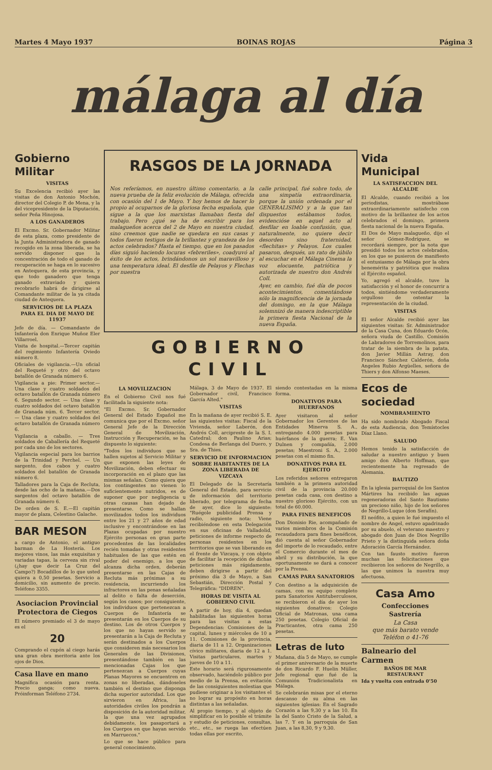Martes 4 Mayo 1937 BOINAS ROJAS Página 3
málaga al día
Gobierno Militar
VISITAS
Su Excelencia recibió ayer las visitas de don Antonio Mochón, director del Colegio P. de Mena, y la del vicepresidente de la Diputación, señor Peña Hinojosa.
A LOS GANADEROS
El Excmo. Sr. Gobernador Militar de esta plaza, como presidente de la Junta Administradora de ganado recogido en la zona liberada, se ha servido disponer que la concentración de todo el ganado de recuperación se haga en lo sucesivo en Antequera, de esta provincia, y que todo ganadero que tenga ganado extraviado y quiera recobrarlo habrá de dirigirse al Comandante militar de la ya citada ciudad de Antequera.
SERVICIOS DE LA PLAZA PARA EL DIA DE MAYO DE 11937
Jefe de día. — Comandante de Infantería don Enrique Muñoz Eler Villarroel.
Visita de hospital.—Tercer capitán del regimiento Infantería Oviedo número 8.
Oficiales de vigilancia.—Un oficial del Requeté y otro del octavo batallón de Granada número 6.
Vigilancia a pie: Primer sector.—Una clase y cuatro soldados del octavo batallón de Granada número 6. Segundo sector. — Una clase y cuatro soldados del octavo batallón de Granada núm. 6. Tercer sector. — Una clase y cuatro soldados del octavo batallón de Granada número 6.
Vigilancia a caballo. — Tres soldados de Caballería del Requeté por cada uno de los sectores.
Vigilancia especial para los barrios de la Trinidad y Perchel. — Un sargento, dos cabos y cuatro soldados del batallón de Granada número 6.
Talladores para la Caja de Recluta, desde las ocho de la mañana.—Dos sargentos del octavo batallón de Granada número 6.
De orden de S. E.—El capitán mayor de plaza, Celestino Galache.
BAR MESON
a cargo de Antonio, el antiguo barman de La Hostería. Los mejores vinos, las más exquisitas y variadas tapas, la cerveza sin rival (¿hay que decir La Cruz del Campo?) Bocadillos de lo que usted quiera a 0,50 pesetas. Servicio a domicilio, sin aumento de precio. Teléfono 3355.
Asociacion Provincial Protectora de Ciegos
El número premiado el 3 de mayo es el
20
Comprando el cupón al ciego harás una gran obra meritoria ante los ojos de Dios.
Casa llave en mano
Magnífica ocasión para renta. Precio ganga; como nueva. Próinforman Teléfono 2734.
RASGOS DE LA JORNADA
Nos referíamos, en nuestro último comentario, a la nueva prueba de la feliz evolución de Málaga, ofrecida con ocasión del 1 de Mayo. Y hoy hemos de hacer lo propio al ocuparnos de la gloriosa fecha española, que sigue a la que los marxistas llamaban fiesta del trabajo. Pero ¿qué se ha de escribir para los malagueños acerca del 2 de Mayo en nuestra ciudad, sino creemos que nadie se quedara en sus casas y todos fueron testigos de la brillantez y grandeza de los actos celebrados? Hasta el tiempo, que en los pasados días siguió haciendo locuras «febreriles», coadyuvó al éxito de los actos, brindándonos un sol maravilloso y una temperatura ideal. El desfile de Pelayos y Flechas por nuestra
calle principal, fué sobre todo, de una simpatía extraordinaria, porque la unión ordenada por el GENERALISIMO y a la que tan dispuestos estábamos todos, evidencióse en aquel acto al desfilar en loable confusión, que, naturalmente, no quiere decir desorden sino fraternidad, «flechitas» y Pelayos. Los cuales pasaron, después, un rato de júbilo al escuchar en el Málaga Cinema la voz elocuente, patriótica y autorizada de nuestro don Andrés Coll.
Ayer, en cambio, fué día de pocos acontecimientos, comentándose sólo la magnificencia de la jornada del domingo, en la que Málaga solemnizó de manera indescriptible la primera fiesta Nacional de la nueva España.
GOBIERNO CIVIL
LA MOVILIZACION
En el Gobierno Civil nos fué facilitada la siguiente nota:
"El Excmo. Sr. Gobernador General del Estado Español me comunica que por el Excmo. señor General Jefe de la Dirección General de Movilización, Instrucción y Recuperación, se ha dispuesto lo siguiente:
"Todos los individuos que se hallen sujetos al Servicio Militar y que exponen las leyes de Movilización, deben efectuar su incorporación en el plazo que las mismas señalan. Como quiera que los contingentes no vienen lo suficientemente nutridos, es de suponer que por negligencia u otras causas han dejado de presentarse. Como se hallan movilizados todos los individuos entre los 21 y 27 años de edad inclusive y encontrándose en las Plazas ocupadas por nuestro Ejército personas en gran parte procedentes de las localidades recién tomadas y otras residentes habituales de las que estén en poder del enemigo, a los que alcanza dicha orden, deberán presentarse en las Cajas de Recluta más próximas a su residencia, incurriendo los infractores en las penas señaladas al delito o falta de deserción, según los casos; por consiguiente, los individuos que pertenezcan a Cuerpos de Infantería se presentarán en los Cuerpos de su destino. Los de otros Cuerpos y los que no hayan servido se presentarán a la Caja de Recluta y serán destinados a los Cuerpos que consideren más necesarios los Generales de las Divisiones, presentándose también en las mencionadas Cajas los que pertenezcan a Cuerpos cuyas Planas Mayores se encuentren en zonas no liberadas, dándoseles también el destino que disponga dicha superior autoridad. Los que sirvieron en Africa, las autoridades civiles los pondrán a disposición de la autoridad militar, la que una vez agrupados debidamente, los pasaportará a los Cuerpos en que hayan servido en Marruecos."
Lo que se hace público para general conocimiento.
Málaga, 3 de Mayo de 1937. El Gobernador civil, Francisco García Alted."
VISITAS
En la mañana de ayer recibió S. E. las siguientes visitas: Fiscal de la Vivienda, señor Laberón, don Andrés Coll, arcipreste de la S. I. Catedral; don Paulino Arias; Condesa de Berlanga del Duero, y Sra. de Thies.
SERVICIO DE INFORMACION SOBRE HABITANTES DE LA ZONA LIBERADA DE VIZCAYA
El Delegado de la Secretaría General del Estado, para servicio de información del territorio liberado, por telegrama de fecha de ayer, dice lo siguiente: "Ruégole publicidad Prensa y radio, siguiente nota: Viene recibiéndose en esta Delegación en sus oficinas de Valladolid, peticiones de informe respecto de personas residentes en los territorios que se van liberando en el frente de Vizcaya, y con objeto de facilitar la recepción de dichas peticiones más rápidamente, deben dirigirse a partir del próximo día 3 de Mayo, a San Sebastián, Dirección Postal y Telegráfica: "DIDREN".
HORAS DE VISITA AL GOBIERNO CIVIL
A partir de hoy, día 4, quedan habilitadas las siguientes horas para las visitas a estas Dependencias: Comisiones de la capital, lunes y miércoles de 10 a 11. Comisiones de la provincia, diaria de 11 a 12. Organizaciones cívico militares, diaria de 12 a 1. Visitas particulares, martes y jueves de 10 a 11.
Este horario será rigurosamente observado, haciéndolo público por medio de la Prensa, en evitación de las consiguientes molestias que pudiese originar a los visitantes el no lograr su propósito en horas distintas a las señaladas.
Al propio tiempo, y al objeto de simplificar en lo posible el trámite y estudio de peticiones, consultas, etc., etc., se ruega las efectúen todas ellas por escrito,
siendo contestadas en la misma forma.
DONATIVOS PARA HUERFANOS
Ayer visitaron al señor Gobernador los Gerentes de las Entidades Minerva S. A., entregando 4.000 pesetas para huérfanos de la guerra; E. Van Dulnen y compañía, 2.000 pesetas; Maestroni S. A., 2.000 pesetas con el mismo fin.
DONATIVOS PARA EL EJERCITO
Los referidos señores entregaron también a la primera autoridad civil de la provincia 20.000 pesetas cada casa, con destino a nuestro glorioso Ejército, con un total de 60.000.
PARA FINES BENEFICOS
Don Dionisio Rie, acompañado de varios miembros de la Comisión recaudadora para fines benéficos, dió cuenta al señor Gobernador del importe de lo recaudado, entre el Comercio durante el mes de abril y su distribución, la que oportunamente se dará a conocer por la Prensa.
CAMAS PARA SANATORIOS
Con destino a la adquisición de camas, con su equipo completo para Sanatorios Antituberculosos, se recibieron el día de ayer los siguientes donativos: Colegio Oficial de Matronas, una cama 250 pesetas. Colegio Oficial de Practicantes, otra cama 250 pesetas.
Letras de luto
Mañana, día 5 de Mayo, se cumple el primer aniversario de la muerte de don Ricardo F. Huelin Müller, Jefe regional que fué de la Comunión Tradicionalista en Málaga.
Se celebrarán misas por el eterno descanso de su alma en las siguientes iglesias: En el Sagrado Corazón a las 9,30 y a las 10. En la del Santo Cristo de la Salud, a las 7. Y en la parroquia de San Juan, a las 8,30, 9 y 9,30.
Vida Municipal
LA SATISFACCION DEL ALCALDE
El Alcalde, cuando recibió a los periodistas, mostrábase extraordinariamente satisfecho con motivo de la brillantez de los actos celebrados el domingo, primera fiesta nacional de la nueva España.
El Dos de Mayo malagueño, dijo el señor Gómez-Rodríguez, se recordará siempre, por la nota que presidió todos los actos celebrados, en los que se pusieron de manifiesto el entusiasmo de Málaga por la obra benemérita y patriótica que realiza el Ejército español.
Yo, agregó el alcalde, tuve la satisfacción y el honor de concurrir a todos, sintiéndome verdaderamente orgulloso de ostentar la representación de la ciudad.
VISITAS
El señor Alcalde recibió ayer las siguientes visitas: Sr. Administrador de la Casa Cuna, don Eduardo Ocón, señora viuda de Castillo. Comisión de Labradores de Torremolinos, para tratar de la siembra de la patata, don Javier Millán Astray, don Francisco Sánchez Calderón, doña Angeles Rubio Argüelles, señora de Thiers y don Alfonso Maeses.
Ecos de sociedad
NOMBRAMIENTO
Ha sido nombrado Abogado Fiscal de esta Audiencia, don Temístocles Díaz Llano.
SALUDO
Hemos tenido la satisfacción de saludar a nuestro antiguo y buen amigo don Alberto Hoffman, que recientemente ha regresado de Alemania.
BAUTIZO
En la iglesia parroquial de los Santos Mártires ha recibido las aguas regeneradoras del Santo Bautismo un precioso niño, hijo de los señores de Negrillo-Luque (don Serafín).
El neófito, a quien le fué impuesto el nombre de Angel, estuvo apadrinado por su abuelo, el veterano maestro y abogado don Juan de Dios Negrillo Prieto y la distinguida señora doña Adoración García Hernández.
Con tan fausto motivo fueron muchas las felicitaciones que recibieron los señores de Negrillo, a las que unimos la nuestra muy afectuosa.
Casa Amo
Confecciones
Sastrería
La Casa
que más barato vende
Teléfon o 41-76
Balneario del Carmen
BAÑOS DE MAR
RESTAURANT
Ida y vuelta con entrada 0'50